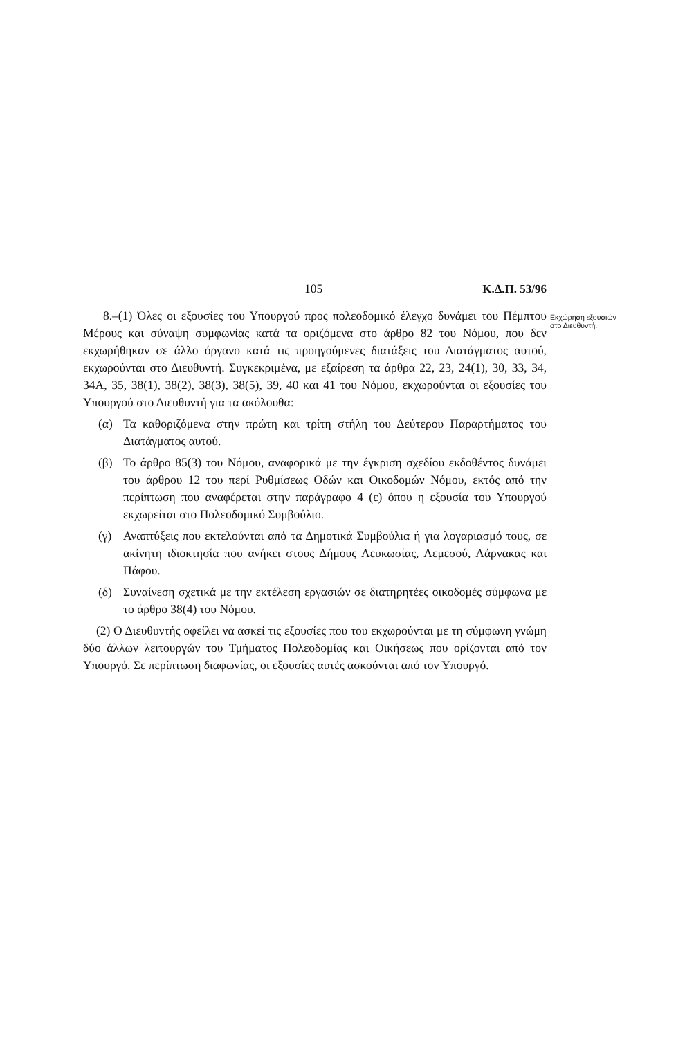105 Κ.Δ.Π. 53/96
Εκχώρηση εξουσιών στο Διευθυντή.
8.–(1) Όλες οι εξουσίες του Υπουργού προς πολεοδομικό έλεγχο δυνάμει του Πέμπτου Μέρους και σύναψη συμφωνίας κατά τα οριζόμενα στο άρθρο 82 του Νόμου, που δεν εκχωρήθηκαν σε άλλο όργανο κατά τις προηγούμενες διατάξεις του Διατάγματος αυτού, εκχωρούνται στο Διευθυντή. Συγκεκριμένα, με εξαίρεση τα άρθρα 22, 23, 24(1), 30, 33, 34, 34Α, 35, 38(1), 38(2), 38(3), 38(5), 39, 40 και 41 του Νόμου, εκχωρούνται οι εξουσίες του Υπουργού στο Διευθυντή για τα ακόλουθα:
(α) Τα καθοριζόμενα στην πρώτη και τρίτη στήλη του Δεύτερου Παραρτήματος του Διατάγματος αυτού.
(β) Το άρθρο 85(3) του Νόμου, αναφορικά με την έγκριση σχεδίου εκδοθέντος δυνάμει του άρθρου 12 του περί Ρυθμίσεως Οδών και Οικοδομών Νόμου, εκτός από την περίπτωση που αναφέρεται στην παράγραφο 4 (ε) όπου η εξουσία του Υπουργού εκχωρείται στο Πολεοδομικό Συμβούλιο.
(γ) Αναπτύξεις που εκτελούνται από τα Δημοτικά Συμβούλια ή για λογαριασμό τους, σε ακίνητη ιδιοκτησία που ανήκει στους Δήμους Λευκωσίας, Λεμεσού, Λάρνακας και Πάφου.
(δ) Συναίνεση σχετικά με την εκτέλεση εργασιών σε διατηρητέες οικοδομές σύμφωνα με το άρθρο 38(4) του Νόμου.
(2) Ο Διευθυντής οφείλει να ασκεί τις εξουσίες που του εκχωρούνται με τη σύμφωνη γνώμη δύο άλλων λειτουργών του Τμήματος Πολεοδομίας και Οικήσεως που ορίζονται από τον Υπουργό. Σε περίπτωση διαφωνίας, οι εξουσίες αυτές ασκούνται από τον Υπουργό.